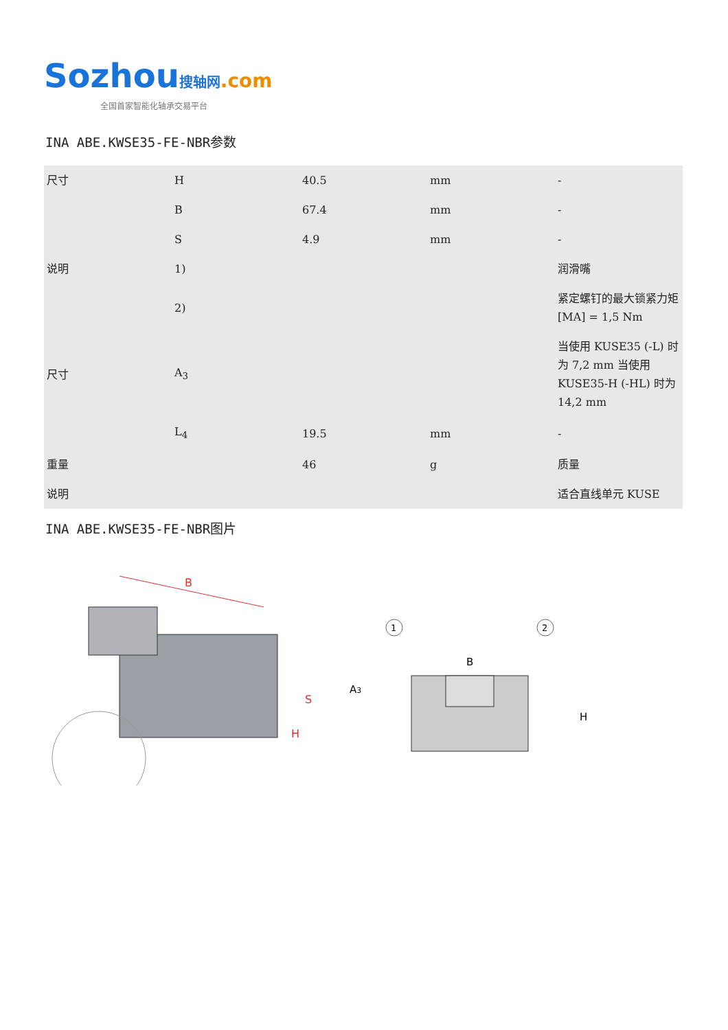Sozhou搜轴网.com
全国首家智能化轴承交易平台
INA ABE.KWSE35-FE-NBR参数
| 尺寸 | H | 40.5 | mm | - |
| | B | 67.4 | mm | - |
| | S | 4.9 | mm | - |
| 说明 | 1) | | | 润滑嘴 |
| | 2) | | | 紧定螺钉的最大锁紧力矩 [MA] = 1,5 Nm |
| 尺寸 | A<sub>3</sub> | | | 当使用 KUSE35 (-L) 时为 7,2 mm 当使用 KUSE35-H (-HL) 时为 14,2 mm |
| | L<sub>4</sub> | 19.5 | mm | - |
| 重量 | | 46 | g | 质量 |
| 说明 | | | | 适合直线单元 KUSE |
INA ABE.KWSE35-FE-NBR图片
B
S
H
1
2
B
A3
H